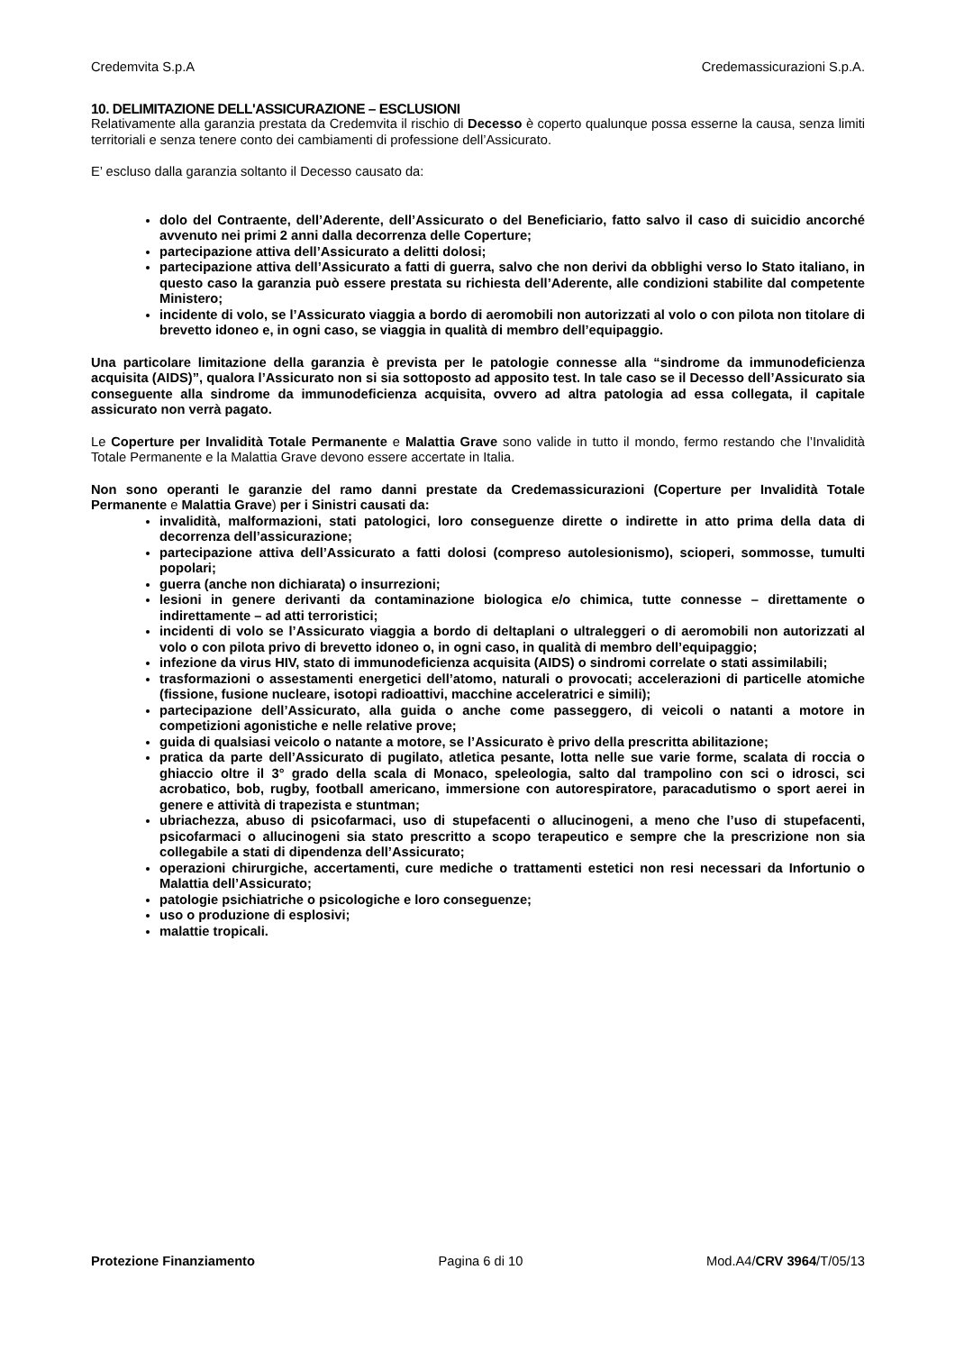Credemvita S.p.A Credemassicurazioni S.p.A.
10. DELIMITAZIONE DELL'ASSICURAZIONE – ESCLUSIONI
Relativamente alla garanzia prestata da Credemvita il rischio di Decesso è coperto qualunque possa esserne la causa, senza limiti territoriali e senza tenere conto dei cambiamenti di professione dell’Assicurato.
E’ escluso dalla garanzia soltanto il Decesso causato da:
dolo del Contraente, dell’Aderente, dell’Assicurato o del Beneficiario, fatto salvo il caso di suicidio ancorché avvenuto nei primi 2 anni dalla decorrenza delle Coperture;
partecipazione attiva dell’Assicurato a delitti dolosi;
partecipazione attiva dell’Assicurato a fatti di guerra, salvo che non derivi da obblighi verso lo Stato italiano, in questo caso la garanzia può essere prestata su richiesta dell’Aderente, alle condizioni stabilite dal competente Ministero;
incidente di volo, se l’Assicurato viaggia a bordo di aeromobili non autorizzati al volo o con pilota non titolare di brevetto idoneo e, in ogni caso, se viaggia in qualità di membro dell’equipaggio.
Una particolare limitazione della garanzia è prevista per le patologie connesse alla “sindrome da immunodeficienza acquisita (AIDS)”, qualora l’Assicurato non si sia sottoposto ad apposito test. In tale caso se il Decesso dell’Assicurato sia conseguente alla sindrome da immunodeficienza acquisita, ovvero ad altra patologia ad essa collegata, il capitale assicurato non verrà pagato.
Le Coperture per Invalidità Totale Permanente e Malattia Grave sono valide in tutto il mondo, fermo restando che l’Invalidità Totale Permanente e la Malattia Grave devono essere accertate in Italia.
Non sono operanti le garanzie del ramo danni prestate da Credemassicurazioni (Coperture per Invalidità Totale Permanente e Malattia Grave) per i Sinistri causati da:
invalidità, malformazioni, stati patologici, loro conseguenze dirette o indirette in atto prima della data di decorrenza dell’assicurazione;
partecipazione attiva dell’Assicurato a fatti dolosi (compreso autolesionismo), scioperi, sommosse, tumulti popolari;
guerra (anche non dichiarata) o insurrezioni;
lesioni in genere derivanti da contaminazione biologica e/o chimica, tutte connesse – direttamente o indirettamente – ad atti terroristici;
incidenti di volo se l’Assicurato viaggia a bordo di deltaplani o ultraleggeri o di aeromobili non autorizzati al volo o con pilota privo di brevetto idoneo o, in ogni caso, in qualità di membro dell’equipaggio;
infezione da virus HIV, stato di immunodeficienza acquisita (AIDS) o sindromi correlate o stati assimilabili;
trasformazioni o assestamenti energetici dell’atomo, naturali o provocati; accelerazioni di particelle atomiche (fissione, fusione nucleare, isotopi radioattivi, macchine acceleratrici e simili);
partecipazione dell’Assicurato, alla guida o anche come passeggero, di veicoli o natanti a motore in competizioni agonistiche e nelle relative prove;
guida di qualsiasi veicolo o natante a motore, se l’Assicurato è privo della prescritta abilitazione;
pratica da parte dell’Assicurato di pugilato, atletica pesante, lotta nelle sue varie forme, scalata di roccia o ghiaccio oltre il 3° grado della scala di Monaco, speleologia, salto dal trampolino con sci o idrosci, sci acrobatico, bob, rugby, football americano, immersione con autorespiratore, paracadutismo o sport aerei in genere e attività di trapezista e stuntman;
ubriachezza, abuso di psicofarmaci, uso di stupefacenti o allucinogeni, a meno che l’uso di stupefacenti, psicofarmaci o allucinogeni sia stato prescritto a scopo terapeutico e sempre che la prescrizione non sia collegabile a stati di dipendenza dell’Assicurato;
operazioni chirurgiche, accertamenti, cure mediche o trattamenti estetici non resi necessari da Infortunio o Malattia dell’Assicurato;
patologie psichiatriche o psicologiche e loro conseguenze;
uso o produzione di esplosivi;
malattie tropicali.
Protezione Finanziamento Pagina 6 di 10 Mod.A4/CRV 3964/T/05/13